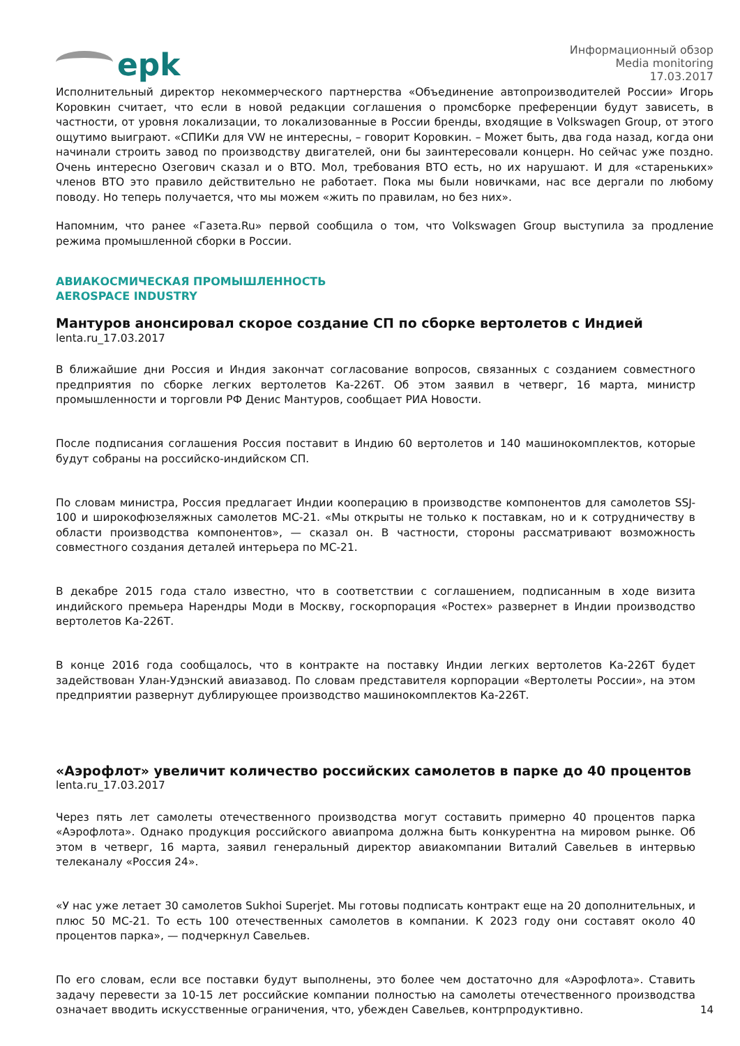epk
Информационный обзор
Media monitoring
17.03.2017
Исполнительный директор некоммерческого партнерства «Объединение автопроизводителей России» Игорь Коровкин считает, что если в новой редакции соглашения о промсборке преференции будут зависеть, в частности, от уровня локализации, то локализованные в России бренды, входящие в Volkswagen Group, от этого ощутимо выиграют. «СПИКи для VW не интересны, – говорит Коровкин. – Может быть, два года назад, когда они начинали строить завод по производству двигателей, они бы заинтересовали концерн. Но сейчас уже поздно. Очень интересно Озегович сказал и о ВТО. Мол, требования ВТО есть, но их нарушают. И для «стареньких» членов ВТО это правило действительно не работает. Пока мы были новичками, нас все дергали по любому поводу. Но теперь получается, что мы можем «жить по правилам, но без них».
Напомним, что ранее «Газета.Ru» первой сообщила о том, что Volkswagen Group выступила за продление режима промышленной сборки в России.
АВИАКОСМИЧЕСКАЯ ПРОМЫШЛЕННОСТЬ
AEROSPACE INDUSTRY
Мантуров анонсировал скорое создание СП по сборке вертолетов с Индией
lenta.ru_17.03.2017
В ближайшие дни Россия и Индия закончат согласование вопросов, связанных с созданием совместного предприятия по сборке легких вертолетов Ка-226Т. Об этом заявил в четверг, 16 марта, министр промышленности и торговли РФ Денис Мантуров, сообщает РИА Новости.
После подписания соглашения Россия поставит в Индию 60 вертолетов и 140 машинокомплектов, которые будут собраны на российско-индийском СП.
По словам министра, Россия предлагает Индии кооперацию в производстве компонентов для самолетов SSJ-100 и широкофюзеляжных самолетов МС-21. «Мы открыты не только к поставкам, но и к сотрудничеству в области производства компонентов», — сказал он. В частности, стороны рассматривают возможность совместного создания деталей интерьера по МС-21.
В декабре 2015 года стало известно, что в соответствии с соглашением, подписанным в ходе визита индийского премьера Нарендры Моди в Москву, госкорпорация «Ростех» развернет в Индии производство вертолетов Ка-226Т.
В конце 2016 года сообщалось, что в контракте на поставку Индии легких вертолетов Ка-226Т будет задействован Улан-Удэнский авиазавод. По словам представителя корпорации «Вертолеты России», на этом предприятии развернут дублирующее производство машинокомплектов Ка-226Т.
«Аэрофлот» увеличит количество российских самолетов в парке до 40 процентов
lenta.ru_17.03.2017
Через пять лет самолеты отечественного производства могут составить примерно 40 процентов парка «Аэрофлота». Однако продукция российского авиапрома должна быть конкурентна на мировом рынке. Об этом в четверг, 16 марта, заявил генеральный директор авиакомпании Виталий Савельев в интервью телеканалу «Россия 24».
«У нас уже летает 30 самолетов Sukhoi Superjet. Мы готовы подписать контракт еще на 20 дополнительных, и плюс 50 МС-21. То есть 100 отечественных самолетов в компании. К 2023 году они составят около 40 процентов парка», — подчеркнул Савельев.
По его словам, если все поставки будут выполнены, это более чем достаточно для «Аэрофлота». Ставить задачу перевести за 10-15 лет российские компании полностью на самолеты отечественного производства означает вводить искусственные ограничения, что, убежден Савельев, контрпродуктивно.
14